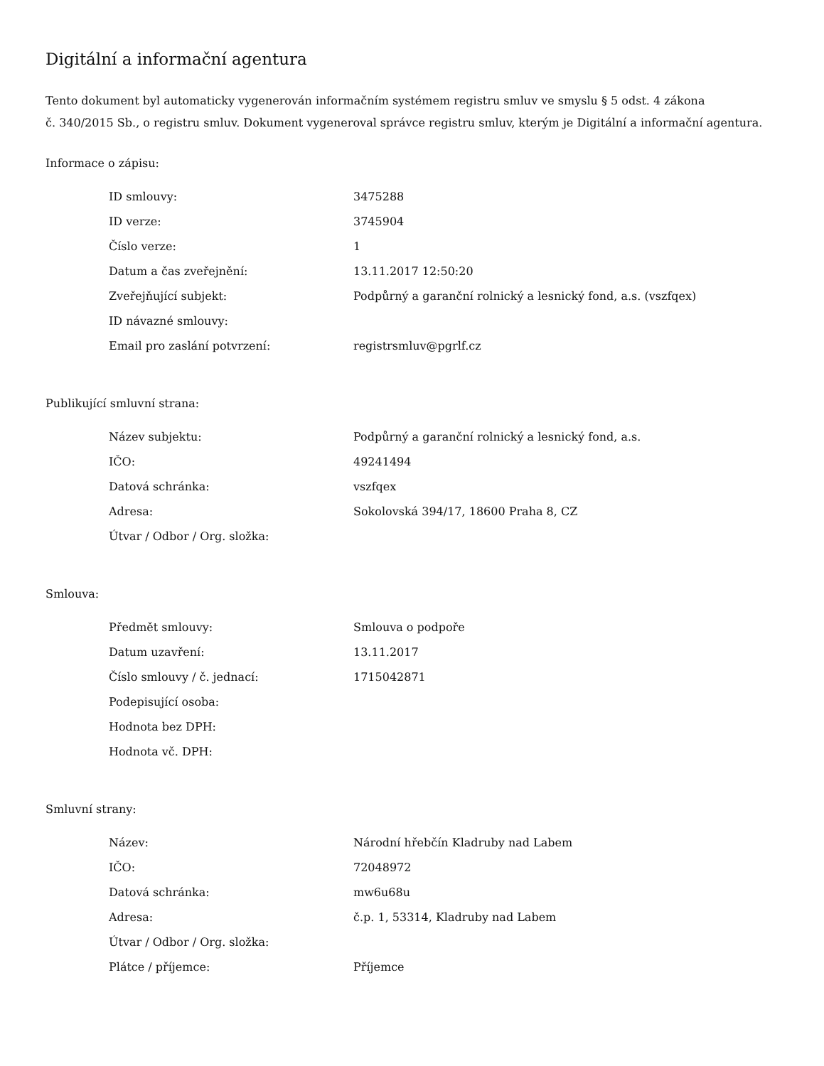Digitální a informační agentura
Tento dokument byl automaticky vygenerován informačním systémem registru smluv ve smyslu § 5 odst. 4 zákona
č. 340/2015 Sb., o registru smluv. Dokument vygeneroval správce registru smluv, kterým je Digitální a informační agentura.
Informace o zápisu:
| ID smlouvy: | 3475288 |
| ID verze: | 3745904 |
| Číslo verze: | 1 |
| Datum a čas zveřejnění: | 13.11.2017 12:50:20 |
| Zveřejňující subjekt: | Podpůrný a garanční rolnický a lesnický fond, a.s. (vszfqex) |
| ID návazné smlouvy: | |
| Email pro zaslání potvrzení: | registrsmluv@pgrlf.cz |
Publikující smluvní strana:
| Název subjektu: | Podpůrný a garanční rolnický a lesnický fond, a.s. |
| IČO: | 49241494 |
| Datová schránka: | vszfqex |
| Adresa: | Sokolovská 394/17, 18600 Praha 8, CZ |
| Útvar / Odbor / Org. složka: | |
Smlouva:
| Předmět smlouvy: | Smlouva o podpoře |
| Datum uzavření: | 13.11.2017 |
| Číslo smlouvy / č. jednací: | 1715042871 |
| Podepisující osoba: | |
| Hodnota bez DPH: | |
| Hodnota vč. DPH: | |
Smluvní strany:
| Název: | Národní hřebčín Kladruby nad Labem |
| IČO: | 72048972 |
| Datová schránka: | mw6u68u |
| Adresa: | č.p. 1, 53314, Kladruby nad Labem |
| Útvar / Odbor / Org. složka: | |
| Plátce / příjemce: | Příjemce |